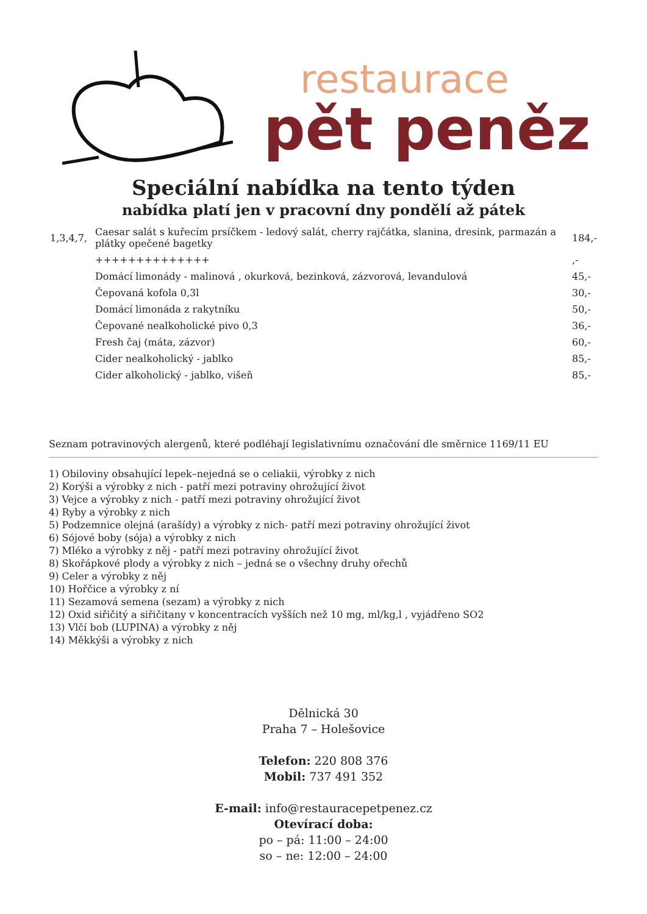restaurace
pět peněz
Speciální nabídka na tento týden
nabídka platí jen v pracovní dny pondělí až pátek
| 1,3,4,7, | Caesar salát s kuřecím prsíčkem - ledový salát, cherry rajčátka, slanina, dresink, parmazán a plátky opečené bagetky | 184,- |
| | ++++++++++++++ | ,- |
| | Domácí limonády - malinová , okurková, bezinková, zázvorová, levandulová | 45,- |
| | Čepovaná kofola 0,3l | 30,- |
| | Domácí limonáda z rakytníku | 50,- |
| | Čepované nealkoholické pivo 0,3 | 36,- |
| | Fresh čaj (máta, zázvor) | 60,- |
| | Cider nealkoholický - jablko | 85,- |
| | Cider alkoholický - jablko, višeň | 85,- |
Seznam potravinových alergenů, které podléhají legislativnímu označování dle směrnice 1169/11 EU
1) Obiloviny obsahující lepek–nejedná se o celiakii, výrobky z nich
2) Korýši a výrobky z nich - patří mezi potraviny ohrožující život
3) Vejce a výrobky z nich - patří mezi potraviny ohrožující život
4) Ryby a výrobky z nich
5) Podzemnice olejná (arašídy) a výrobky z nich- patří mezi potraviny ohrožující život
6) Sójové boby (sója) a výrobky z nich
7) Mléko a výrobky z něj - patří mezi potraviny ohrožující život
8) Skořápkové plody a výrobky z nich – jedná se o všechny druhy ořechů
9) Celer a výrobky z něj
10) Hořčice a výrobky z ní
11) Sezamová semena (sezam) a výrobky z nich
12) Oxid siřičitý a siřičitany v koncentracích vyšších než 10 mg, ml/kg,l , vyjádřeno SO2
13) Vlčí bob (LUPINA) a výrobky z něj
14) Měkkýši a výrobky z nich
Dělnická 30
Praha 7 – Holešovice
Telefon: 220 808 376
Mobil: 737 491 352
E-mail: info@restauracepetpenez.cz
Otevírací doba:
po – pá: 11:00 – 24:00
so – ne: 12:00 – 24:00